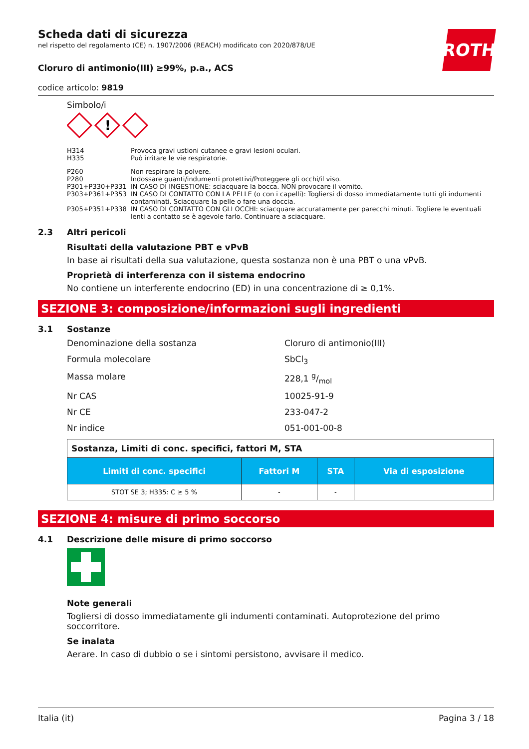ROTH
Scheda dati di sicurezza
nel rispetto del regolamento (CE) n. 1907/2006 (REACH) modificato con 2020/878/UE
Cloruro di antimonio(III) ≥99%, p.a., ACS
codice articolo: 9819
Simbolo/i
!
| H314 | Provoca gravi ustioni cutanee e gravi lesioni oculari. |
| H335 | Può irritare le vie respiratorie. |
| P260 | Non respirare la polvere. |
| P280 | Indossare guanti/indumenti protettivi/Proteggere gli occhi/il viso. |
| P301+P330+P331 | IN CASO DI INGESTIONE: sciacquare la bocca. NON provocare il vomito. |
| P303+P361+P353 | IN CASO DI CONTATTO CON LA PELLE (o con i capelli): Togliersi di dosso immediatamente tutti gli indumenti contaminati. Sciacquare la pelle o fare una doccia. |
| P305+P351+P338 | IN CASO DI CONTATTO CON GLI OCCHI: sciacquare accuratamente per parecchi minuti. Togliere le eventuali lenti a contatto se è agevole farlo. Continuare a sciacquare. |
2.3 Altri pericoli
Risultati della valutazione PBT e vPvB
In base ai risultati della sua valutazione, questa sostanza non è una PBT o una vPvB.
Proprietà di interferenza con il sistema endocrino
No contiene un interferente endocrino (ED) in una concentrazione di ≥ 0,1%.
SEZIONE 3: composizione/informazioni sugli ingredienti
3.1 Sostanze
Denominazione della sostanza Cloruro di antimonio(III)
Formula molecolare SbCl<sub>3</sub>
Massa molare 228,1 g/mol
Nr CAS 10025-91-9
Nr CE 233-047-2
Nr indice 051-001-00-8
| Sostanza, Limiti di conc. specifici, fattori M, STA | | | |
| Limiti di conc. specifici | Fattori M | STA | Via di esposizione |
| STOT SE 3; H335: C ≥ 5 % | - | - | |
SEZIONE 4: misure di primo soccorso
4.1 Descrizione delle misure di primo soccorso
Note generali
Togliersi di dosso immediatamente gli indumenti contaminati. Autoprotezione del primo soccorritore.
Se inalata
Aerare. In caso di dubbio o se i sintomi persistono, avvisare il medico.
Italia (it) Pagina 3 / 18